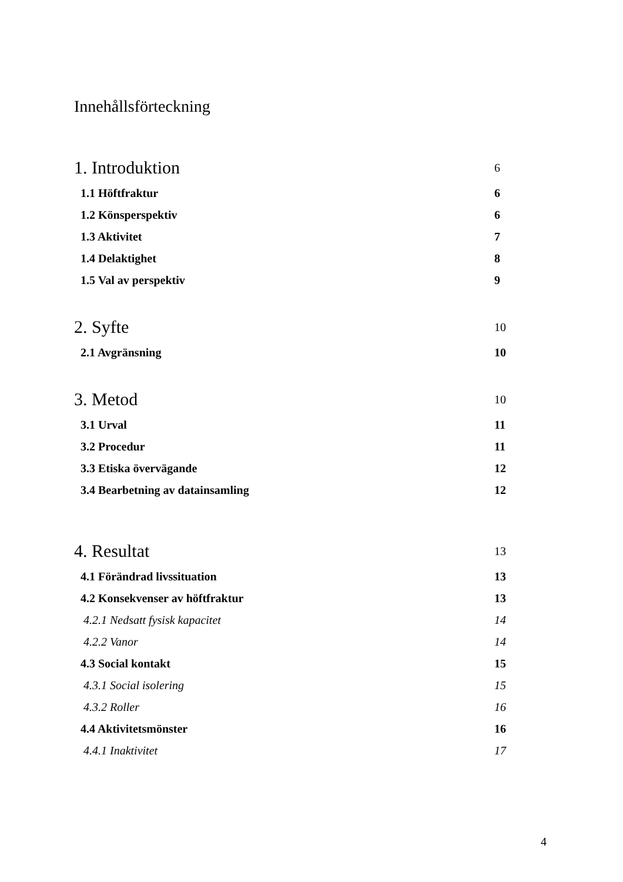Innehållsförteckning
1. Introduktion 6
1.1 Höftfraktur 6
1.2 Könsperspektiv 6
1.3 Aktivitet 7
1.4 Delaktighet 8
1.5 Val av perspektiv 9
2. Syfte 10
2.1 Avgränsning 10
3. Metod 10
3.1 Urval 11
3.2 Procedur 11
3.3 Etiska övervägande 12
3.4 Bearbetning av datainsamling 12
4. Resultat 13
4.1 Förändrad livssituation 13
4.2 Konsekvenser av höftfraktur 13
4.2.1 Nedsatt fysisk kapacitet 14
4.2.2 Vanor 14
4.3 Social kontakt 15
4.3.1 Social isolering 15
4.3.2 Roller 16
4.4 Aktivitetsmönster 16
4.4.1 Inaktivitet 17
4